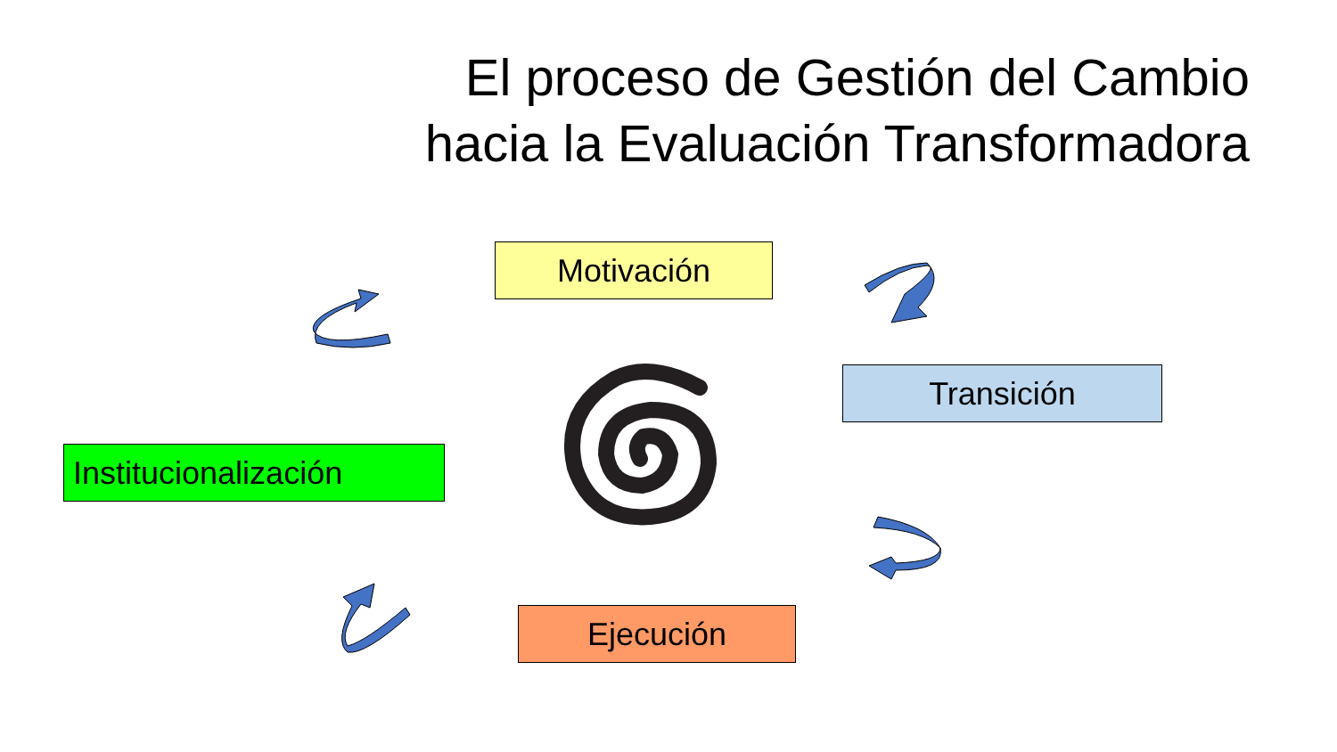El proceso de Gestión del Cambio
hacia la Evaluación Transformadora
Motivación
Transición
Institucionalización
Ejecución